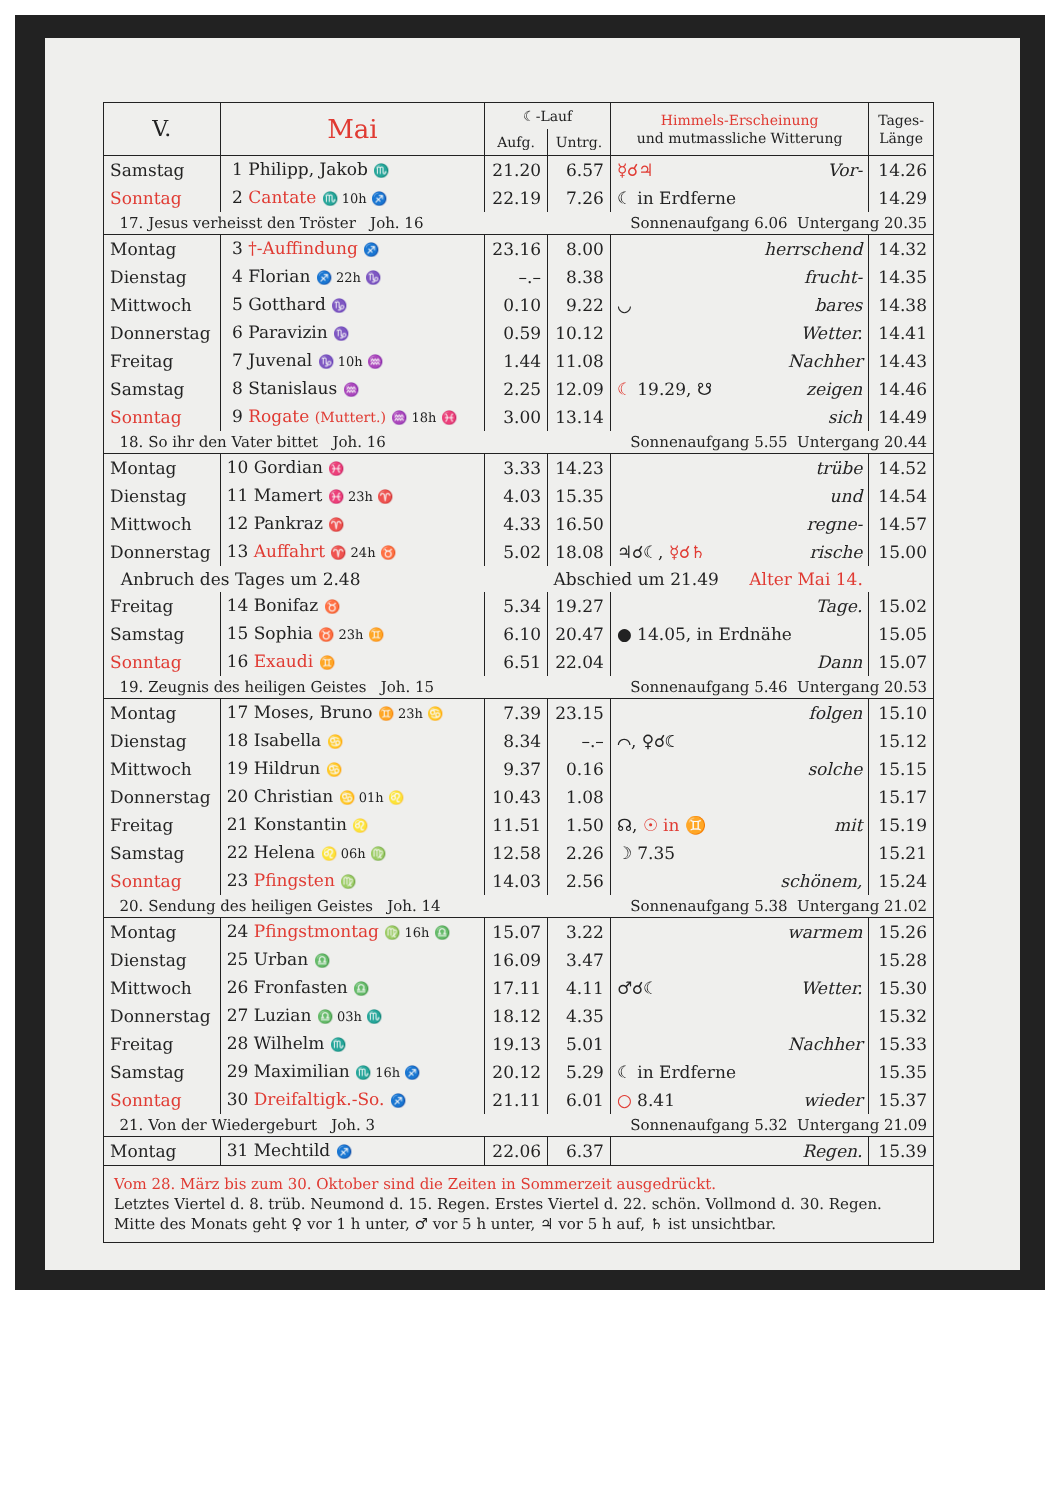| V. | Mai | ☾-Lauf | | Himmels-Erscheinung und mutmassliche Witterung | Tages- Länge |
| --- | --- | --- | --- | --- | --- |
| | | Aufg. | Untrg. | | |
| Samstag | 1 Philipp, Jakob ♏ | 21.20 | 6.57 | ☿☌♃ Vor- | 14.26 |
| Sonntag | 2 Cantate ♏ 10h ♐ | 22.19 | 7.26 | ☾ in Erdferne | 14.29 |
| 17. Jesus verheisst den Tröster Joh. 16 | | | Sonnenaufgang 6.06 Untergang 20.35 | | |
| Montag | 3 †-Auffindung ♐ | 23.16 | 8.00 | herrschend | 14.32 |
| Dienstag | 4 Florian ♐ 22h ♑ | –.– | 8.38 | frucht- | 14.35 |
| Mittwoch | 5 Gotthard ♑ | 0.10 | 9.22 | ◡ bares | 14.38 |
| Donnerstag | 6 Paravizin ♑ | 0.59 | 10.12 | Wetter. | 14.41 |
| Freitag | 7 Juvenal ♑ 10h ♒ | 1.44 | 11.08 | Nachher | 14.43 |
| Samstag | 8 Stanislaus ♒ | 2.25 | 12.09 | ☾ 19.29, ☋ zeigen | 14.46 |
| Sonntag | 9 Rogate (Muttert.) ♒ 18h ♓ | 3.00 | 13.14 | sich | 14.49 |
| 18. So ihr den Vater bittet Joh. 16 | | | Sonnenaufgang 5.55 Untergang 20.44 | | |
| Montag | 10 Gordian ♓ | 3.33 | 14.23 | trübe | 14.52 |
| Dienstag | 11 Mamert ♓ 23h ♈ | 4.03 | 15.35 | und | 14.54 |
| Mittwoch | 12 Pankraz ♈ | 4.33 | 16.50 | regne- | 14.57 |
| Donnerstag | 13 Auffahrt ♈ 24h ♉ | 5.02 | 18.08 | ♃☌☾, ☿☌♄ rische | 15.00 |
| Anbruch des Tages um 2.48 | | | Abschied um 21.49 Alter Mai 14. | | |
| Freitag | 14 Bonifaz ♉ | 5.34 | 19.27 | Tage. | 15.02 |
| Samstag | 15 Sophia ♉ 23h ♊ | 6.10 | 20.47 | ● 14.05, in Erdnähe | 15.05 |
| Sonntag | 16 Exaudi ♊ | 6.51 | 22.04 | Dann | 15.07 |
| 19. Zeugnis des heiligen Geistes Joh. 15 | | | Sonnenaufgang 5.46 Untergang 20.53 | | |
| Montag | 17 Moses, Bruno ♊ 23h ♋ | 7.39 | 23.15 | folgen | 15.10 |
| Dienstag | 18 Isabella ♋ | 8.34 | –.– | ⌒, ♀☌☾ | 15.12 |
| Mittwoch | 19 Hildrun ♋ | 9.37 | 0.16 | solche | 15.15 |
| Donnerstag | 20 Christian ♋ 01h ♌ | 10.43 | 1.08 | | 15.17 |
| Freitag | 21 Konstantin ♌ | 11.51 | 1.50 | ☊, ☉ in ♊ mit | 15.19 |
| Samstag | 22 Helena ♌ 06h ♍ | 12.58 | 2.26 | ☽ 7.35 | 15.21 |
| Sonntag | 23 Pfingsten ♍ | 14.03 | 2.56 | schönem, | 15.24 |
| 20. Sendung des heiligen Geistes Joh. 14 | | | Sonnenaufgang 5.38 Untergang 21.02 | | |
| Montag | 24 Pfingstmontag ♍ 16h ♎ | 15.07 | 3.22 | warmem | 15.26 |
| Dienstag | 25 Urban ♎ | 16.09 | 3.47 | | 15.28 |
| Mittwoch | 26 Fronfasten ♎ | 17.11 | 4.11 | ♂☌☾ Wetter. | 15.30 |
| Donnerstag | 27 Luzian ♎ 03h ♏ | 18.12 | 4.35 | | 15.32 |
| Freitag | 28 Wilhelm ♏ | 19.13 | 5.01 | Nachher | 15.33 |
| Samstag | 29 Maximilian ♏ 16h ♐ | 20.12 | 5.29 | ☾ in Erdferne | 15.35 |
| Sonntag | 30 Dreifaltigk.-So. ♐ | 21.11 | 6.01 | ○ 8.41 wieder | 15.37 |
| 21. Von der Wiedergeburt Joh. 3 | | | Sonnenaufgang 5.32 Untergang 21.09 | | |
| Montag | 31 Mechtild ♐ | 22.06 | 6.37 | Regen. | 15.39 |
| Vom 28. März bis zum 30. Oktober sind die Zeiten in Sommerzeit ausgedrückt. Letztes Viertel d. 8. trüb. Neumond d. 15. Regen. Erstes Viertel d. 22. schön. Vollmond d. 30. Regen. Mitte des Monats geht ♀ vor 1 h unter, ♂ vor 5 h unter, ♃ vor 5 h auf, ♄ ist unsichtbar. | | | | | |